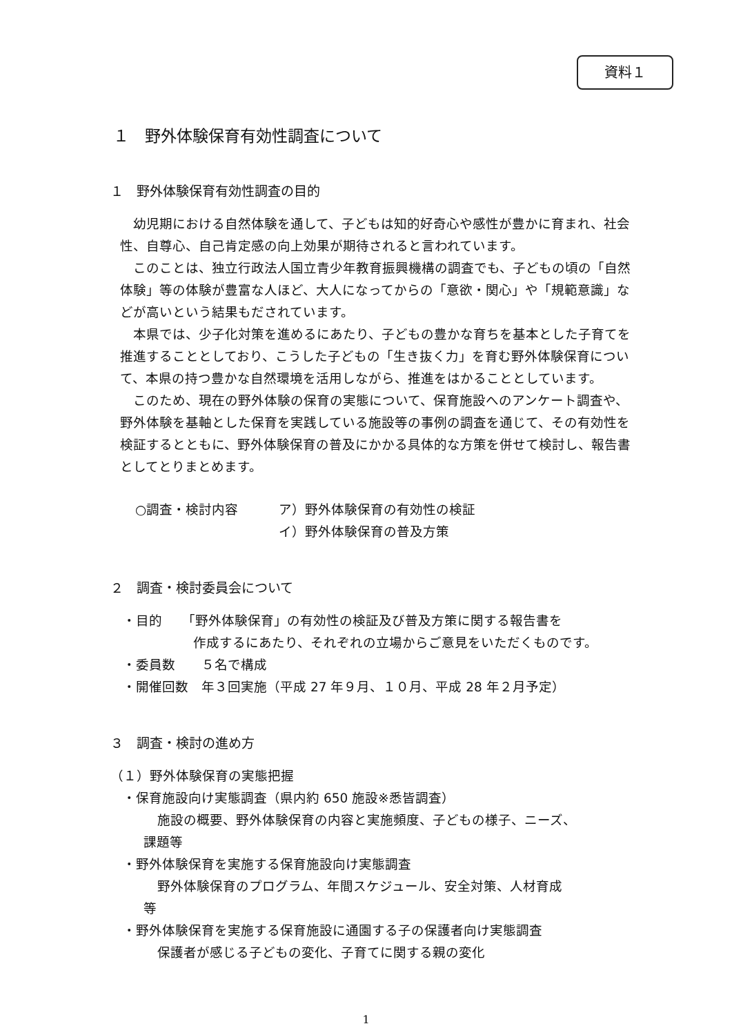資料１
１　野外体験保育有効性調査について
１　野外体験保育有効性調査の目的
幼児期における自然体験を通して、子どもは知的好奇心や感性が豊かに育まれ、社会性、自尊心、自己肯定感の向上効果が期待されると言われています。
このことは、独立行政法人国立青少年教育振興機構の調査でも、子どもの頃の「自然体験」等の体験が豊富な人ほど、大人になってからの「意欲・関心」や「規範意識」などが高いという結果もだされています。
本県では、少子化対策を進めるにあたり、子どもの豊かな育ちを基本とした子育てを推進することとしており、こうした子どもの「生き抜く力」を育む野外体験保育について、本県の持つ豊かな自然環境を活用しながら、推進をはかることとしています。
このため、現在の野外体験の保育の実態について、保育施設へのアンケート調査や、野外体験を基軸とした保育を実践している施設等の事例の調査を通じて、その有効性を検証するとともに、野外体験保育の普及にかかる具体的な方策を併せて検討し、報告書としてとりまとめます。
○調査・検討内容 ア）野外体験保育の有効性の検証
イ）野外体験保育の普及方策
２　調査・検討委員会について
・目的　　「野外体験保育」の有効性の検証及び普及方策に関する報告書を
作成するにあたり、それぞれの立場からご意見をいただくものです。
・委員数　　５名で構成
・開催回数　年３回実施（平成 27 年９月、１０月、平成 28 年２月予定）
３　調査・検討の進め方
（１）野外体験保育の実態把握
・保育施設向け実態調査（県内約 650 施設※悉皆調査）
施設の概要、野外体験保育の内容と実施頻度、子どもの様子、ニーズ、
課題等
・野外体験保育を実施する保育施設向け実態調査
野外体験保育のプログラム、年間スケジュール、安全対策、人材育成
等
・野外体験保育を実施する保育施設に通園する子の保護者向け実態調査
保護者が感じる子どもの変化、子育てに関する親の変化
1